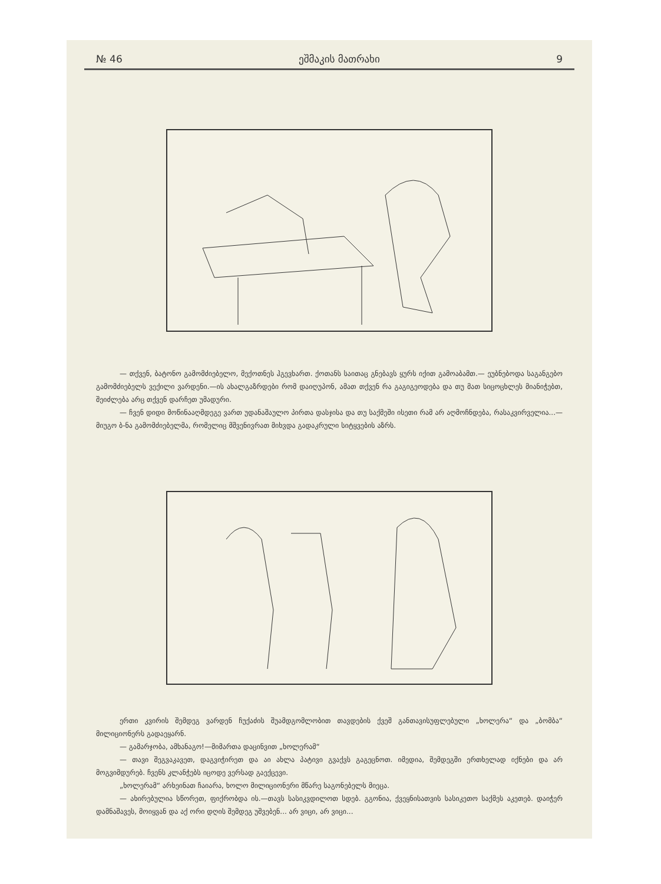№ 46 ეშმაკის მათრახი 9
— თქვენ, ბატონო გამომძიებელო, მექოთნეს ჰგევხართ. ქოთანს საითაც გნებავს ყურს იქით გამოაბამთ.— ეუბნებოდა საგანგებო გამომძიებელს ვექილი ვარდენი.—ის ახალგაზრდები რომ დაიღუპონ, ამათ თქვენ რა გაგიგეოდება და თუ მათ სიცოცხლეს მიანიჭებთ, შეიძლება არც თქვენ დარჩეთ უმადური.
— ჩვენ დიდი მოწინააღმდეგე ვართ უდანაშაულო პირთა დასჯისა და თუ საქმეში ისეთი რამ არ აღმოჩნდება, რასაკვირველია...— მიუგო ბ-ნა გამომძიებელმა, რომელიც მშვენივრათ მიხვდა გადაკრული სიტყვების აზრს.
ერთი კვირის შემდეგ ვარდენ ჩუქაძის შუამდგომლობით თავდების ქვეშ განთავისუფლებული „ხოლერა“ და „ბომბა“ მილიციონერს გადაეყარნ.
— გამარჯობა, ამხანაგო!—მიმართა დაცინვით „ხოლერამ“
— თავი შეგვაკავეთ, დაგვიჭირეთ და აი ახლა პატივი გვაქვს გაგეცნოთ. იმედია, შემდეგში ერთხელად იქნები და არ მოგვიმდურებ. ჩვენს კლანჭებს იცოდე ვერსად გაექცევი.
„ხოლერამ“ არხეინათ ჩაიარა, ხოლო მილიციონერი მწარე საგონებელს მიეცა.
— ახირებულია სწორეთ, ფიქრობდა ის.—თავს სასიკვდილოთ სდებ. გგონია, ქვეყნისათვის სასიკეთო საქმეს აკეთებ. დაიჭერ დამნაშავეს, მოიყვან და აქ ორი დღის შემდეგ უშვებენ... არ ვიცი, არ ვიცი...